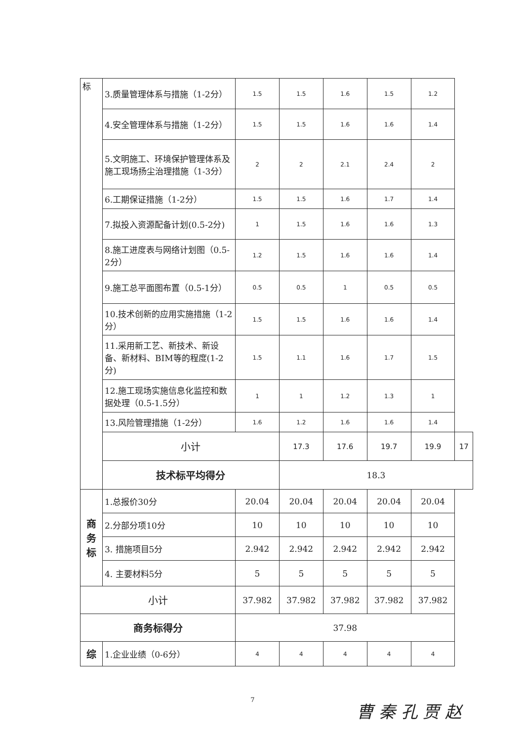| 标 | 3.质量管理体系与措施（1-2分） | 1.5 | 1.5 | 1.6 | 1.5 | 1.2 | |
| | 4.安全管理体系与措施（1-2分） | 1.5 | 1.5 | 1.6 | 1.6 | 1.4 | |
| | 5.文明施工、环境保护管理体系及施工现场扬尘治理措施（1-3分） | 2 | 2 | 2.1 | 2.4 | 2 | |
| | 6.工期保证措施（1-2分） | 1.5 | 1.5 | 1.6 | 1.7 | 1.4 | |
| | 7.拟投入资源配备计划(0.5-2分) | 1 | 1.5 | 1.6 | 1.6 | 1.3 | |
| | 8.施工进度表与网络计划图（0.5-2分） | 1.2 | 1.5 | 1.6 | 1.6 | 1.4 | |
| | 9.施工总平面图布置（0.5-1分） | 0.5 | 0.5 | 1 | 0.5 | 0.5 | |
| | 10.技术创新的应用实施措施（1-2分） | 1.5 | 1.5 | 1.6 | 1.6 | 1.4 | |
| | 11.采用新工艺、新技术、新设备、新材料、BIM等的程度(1-2分) | 1.5 | 1.1 | 1.6 | 1.7 | 1.5 | |
| | 12.施工现场实施信息化监控和数据处理（0.5-1.5分） | 1 | 1 | 1.2 | 1.3 | 1 | |
| | 13.风险管理措施（1-2分） | 1.6 | 1.2 | 1.6 | 1.6 | 1.4 | |
| | 小计 | | 17.3 | 17.6 | 19.7 | 19.9 | 17 |
| | 技术标平均得分 | | 18.3 | | | | |
| 商 务 标 | 1.总报价30分 | 20.04 | 20.04 | 20.04 | 20.04 | 20.04 | |
| | 2.分部分项10分 | 10 | 10 | 10 | 10 | 10 | |
| | 3. 措施项目5分 | 2.942 | 2.942 | 2.942 | 2.942 | 2.942 | |
| | 4. 主要材料5分 | 5 | 5 | 5 | 5 | 5 | |
| 小计 | | 37.982 | 37.982 | 37.982 | 37.982 | 37.982 | |
| 商务标得分 | | 37.98 | | | | | |
| 综 | 1.企业业绩（0-6分） | 4 | 4 | 4 | 4 | 4 | |
7
曹 秦 孔 贾 赵